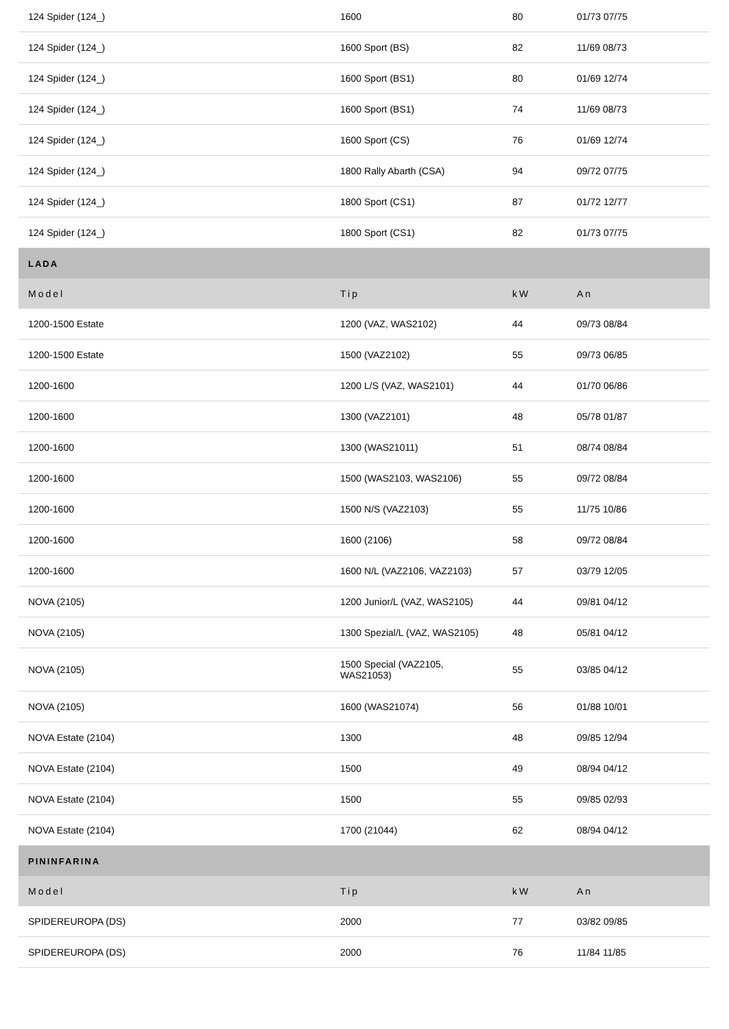| 124 Spider (124_) | 1600 | 80 | 01/73 07/75 |
| 124 Spider (124_) | 1600 Sport (BS) | 82 | 11/69 08/73 |
| 124 Spider (124_) | 1600 Sport (BS1) | 80 | 01/69 12/74 |
| 124 Spider (124_) | 1600 Sport (BS1) | 74 | 11/69 08/73 |
| 124 Spider (124_) | 1600 Sport (CS) | 76 | 01/69 12/74 |
| 124 Spider (124_) | 1800 Rally Abarth (CSA) | 94 | 09/72 07/75 |
| 124 Spider (124_) | 1800 Sport (CS1) | 87 | 01/72 12/77 |
| 124 Spider (124_) | 1800 Sport (CS1) | 82 | 01/73 07/75 |
| LADA | | | |
| Model | Tip | kW | An |
| 1200-1500 Estate | 1200 (VAZ, WAS2102) | 44 | 09/73 08/84 |
| 1200-1500 Estate | 1500 (VAZ2102) | 55 | 09/73 06/85 |
| 1200-1600 | 1200 L/S (VAZ, WAS2101) | 44 | 01/70 06/86 |
| 1200-1600 | 1300 (VAZ2101) | 48 | 05/78 01/87 |
| 1200-1600 | 1300 (WAS21011) | 51 | 08/74 08/84 |
| 1200-1600 | 1500 (WAS2103, WAS2106) | 55 | 09/72 08/84 |
| 1200-1600 | 1500 N/S (VAZ2103) | 55 | 11/75 10/86 |
| 1200-1600 | 1600 (2106) | 58 | 09/72 08/84 |
| 1200-1600 | 1600 N/L (VAZ2106, VAZ2103) | 57 | 03/79 12/05 |
| NOVA (2105) | 1200 Junior/L (VAZ, WAS2105) | 44 | 09/81 04/12 |
| NOVA (2105) | 1300 Spezial/L (VAZ, WAS2105) | 48 | 05/81 04/12 |
| NOVA (2105) | 1500 Special (VAZ2105, WAS21053) | 55 | 03/85 04/12 |
| NOVA (2105) | 1600 (WAS21074) | 56 | 01/88 10/01 |
| NOVA Estate (2104) | 1300 | 48 | 09/85 12/94 |
| NOVA Estate (2104) | 1500 | 49 | 08/94 04/12 |
| NOVA Estate (2104) | 1500 | 55 | 09/85 02/93 |
| NOVA Estate (2104) | 1700 (21044) | 62 | 08/94 04/12 |
| PININFARINA | | | |
| Model | Tip | kW | An |
| SPIDEREUROPA (DS) | 2000 | 77 | 03/82 09/85 |
| SPIDEREUROPA (DS) | 2000 | 76 | 11/84 11/85 |